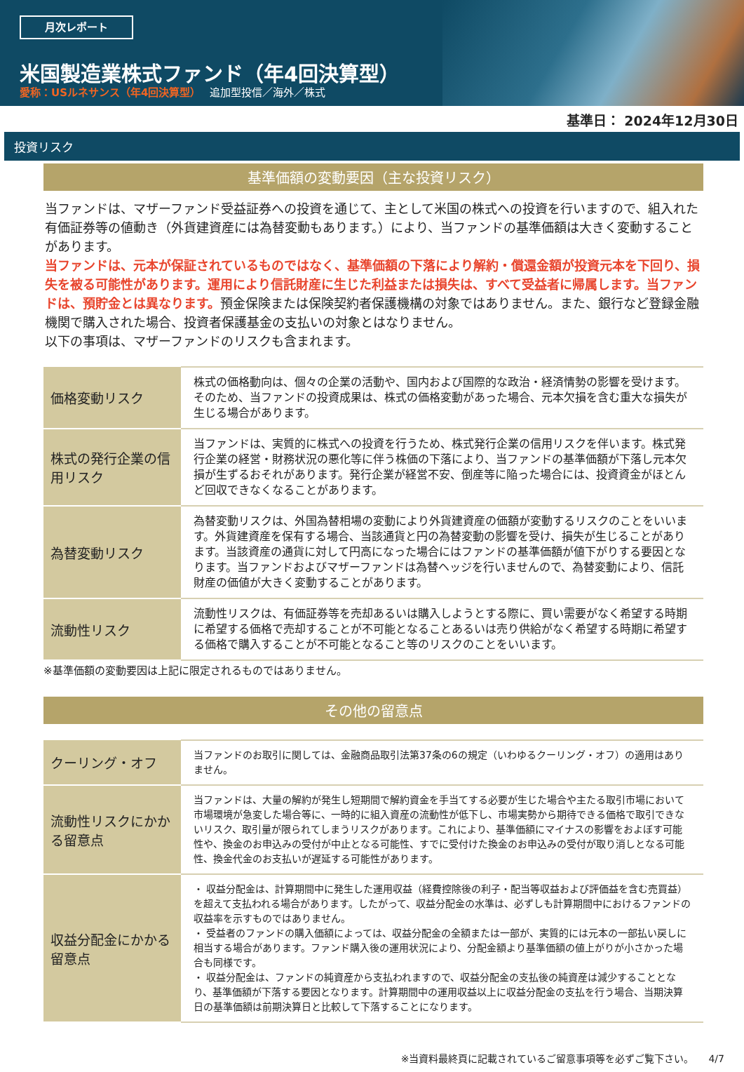月次レポート
米国製造業株式ファンド（年4回決算型）
愛称：USルネサンス（年4回決算型）　 追加型投信／海外／株式
基準日： 2024年12月30日
投資リスク
基準価額の変動要因（主な投資リスク）
当ファンドは、マザーファンド受益証券への投資を通じて、主として米国の株式への投資を行いますので、組入れた有価証券等の値動き（外貨建資産には為替変動もあります。）により、当ファンドの基準価額は大きく変動することがあります。
当ファンドは、元本が保証されているものではなく、基準価額の下落により解約・償還金額が投資元本を下回り、損失を被る可能性があります。運用により信託財産に生じた利益または損失は、すべて受益者に帰属します。当ファンドは、預貯金とは異なります。預金保険または保険契約者保護機構の対象ではありません。また、銀行など登録金融機関で購入された場合、投資者保護基金の支払いの対象とはなりません。
以下の事項は、マザーファンドのリスクも含まれます。
| 価格変動リスク | 株式の価格動向は、個々の企業の活動や、国内および国際的な政治・経済情勢の影響を受けます。そのため、当ファンドの投資成果は、株式の価格変動があった場合、元本欠損を含む重大な損失が生じる場合があります。 |
| 株式の発行企業の信用リスク | 当ファンドは、実質的に株式への投資を行うため、株式発行企業の信用リスクを伴います。株式発行企業の経営・財務状況の悪化等に伴う株価の下落により、当ファンドの基準価額が下落し元本欠損が生ずるおそれがあります。発行企業が経営不安、倒産等に陥った場合には、投資資金がほとんど回収できなくなることがあります。 |
| 為替変動リスク | 為替変動リスクは、外国為替相場の変動により外貨建資産の価額が変動するリスクのことをいいます。外貨建資産を保有する場合、当該通貨と円の為替変動の影響を受け、損失が生じることがあります。当該資産の通貨に対して円高になった場合にはファンドの基準価額が値下がりする要因となります。当ファンドおよびマザーファンドは為替ヘッジを行いませんので、為替変動により、信託財産の価値が大きく変動することがあります。 |
| 流動性リスク | 流動性リスクは、有価証券等を売却あるいは購入しようとする際に、買い需要がなく希望する時期に希望する価格で売却することが不可能となることあるいは売り供給がなく希望する時期に希望する価格で購入することが不可能となること等のリスクのことをいいます。 |
※基準価額の変動要因は上記に限定されるものではありません。
その他の留意点
| クーリング・オフ | 当ファンドのお取引に関しては、金融商品取引法第37条の6の規定（いわゆるクーリング・オフ）の適用はありません。 |
| 流動性リスクにかかる留意点 | 当ファンドは、大量の解約が発生し短期間で解約資金を手当てする必要が生じた場合や主たる取引市場において市場環境が急変した場合等に、一時的に組入資産の流動性が低下し、市場実勢から期待できる価格で取引できないリスク、取引量が限られてしまうリスクがあります。これにより、基準価額にマイナスの影響をおよぼす可能性や、換金のお申込みの受付が中止となる可能性、すでに受付けた換金のお申込みの受付が取り消しとなる可能性、換金代金のお支払いが遅延する可能性があります。 |
| 収益分配金にかかる留意点 | ・ 収益分配金は、計算期間中に発生した運用収益（経費控除後の利子・配当等収益および評価益を含む売買益）を超えて支払われる場合があります。したがって、収益分配金の水準は、必ずしも計算期間中におけるファンドの収益率を示すものではありません。 ・ 受益者のファンドの購入価額によっては、収益分配金の全額または一部が、実質的には元本の一部払い戻しに相当する場合があります。ファンド購入後の運用状況により、分配金額より基準価額の値上がりが小さかった場合も同様です。 ・ 収益分配金は、ファンドの純資産から支払われますので、収益分配金の支払後の純資産は減少することとなり、基準価額が下落する要因となります。計算期間中の運用収益以上に収益分配金の支払を行う場合、当期決算日の基準価額は前期決算日と比較して下落することになります。 |
※当資料最終頁に記載されているご留意事項等を必ずご覧下さい。　　4/7